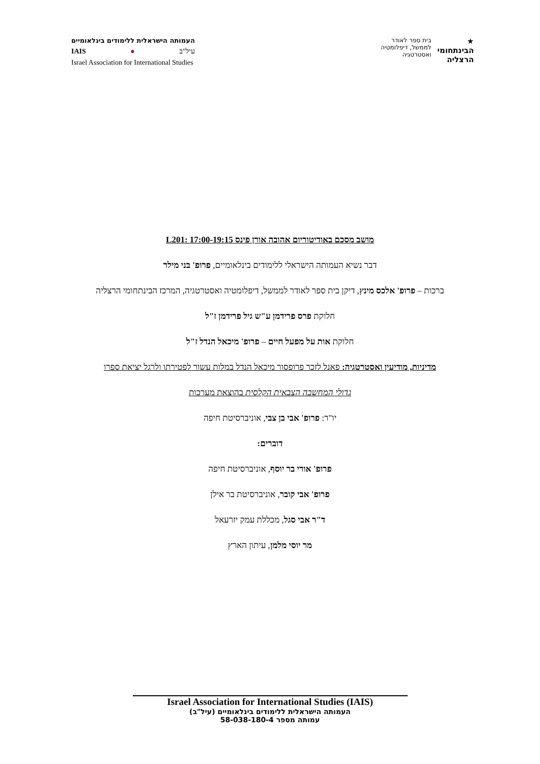העמותה הישראלית ללימודים בינלאומיים
IAIS ● עיל"ב
Israel Association for International Studies
★
הבינתחומי
הרצליה
בית ספר לאודר
לממשל, דיפלומטיה
ואסטרטגיה
מושב מסכם באודיטוריום אהובה אורן פינס L201: 17:00-19:15
דבר נשיא העמותה הישראלי ללימודים בינלאומיים, פרופ' בני מילר
ברכות – פרופ' אלכס מינץ, דיקן בית ספר לאודר לממשל, דיפלומטיה ואסטרטגיה, המרכז הבינתחומי הרצליה
חלוקת פרס פרידמן ע"ש גיל פרידמן ז"ל
חלוקת אות על מפעל חיים – פרופ' מיכאל הנדל ז"ל
מדיניות, מודיעין ואסטרטגיה: פאנל לזכר פרופסור מיכאל הנדל במלות עשור לפטירתו ולרגל יציאת ספרו
גדולי המחשבה הצבאית הקלסית בהוצאת מערכות
יו"ר: פרופ' אבי בן צבי, אוניברסיטת חיפה
דוברים:
פרופ' אורי בר יוסף, אוניברסיטת חיפה
פרופ' אבי קובר, אוניברסיטת בר אילן
ד"ר אבי סגל, מכללת עמק יזרעאל
מר יוסי מלמן, עיתון הארץ
Israel Association for International Studies (IAIS)
העמותה הישראלית ללימודים בינלאומיים (עיל"ב)
עמותה מספר 58-038-180-4